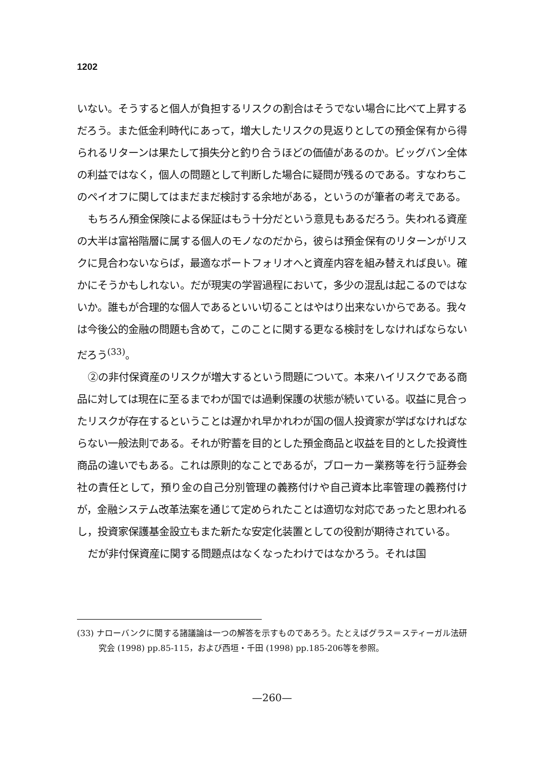1202
いない。そうすると個人が負担するリスクの割合はそうでない場合に比べて上昇するだろう。また低金利時代にあって，増大したリスクの見返りとしての預金保有から得られるリターンは果たして損失分と釣り合うほどの価値があるのか。ビッグバン全体の利益ではなく，個人の問題として判断した場合に疑問が残るのである。すなわちこのペイオフに関してはまだまだ検討する余地がある，というのが筆者の考えである。
もちろん預金保険による保証はもう十分だという意見もあるだろう。失われる資産の大半は富裕階層に属する個人のモノなのだから，彼らは預金保有のリターンがリスクに見合わないならば，最適なポートフォリオへと資産内容を組み替えれば良い。確かにそうかもしれない。だが現実の学習過程において，多少の混乱は起こるのではないか。誰もが合理的な個人であるといい切ることはやはり出来ないからである。我々は今後公的金融の問題も含めて，このことに関する更なる検討をしなければならないだろう<sup>(33)</sup>。
②の非付保資産のリスクが増大するという問題について。本来ハイリスクである商品に対しては現在に至るまでわが国では過剰保護の状態が続いている。収益に見合ったリスクが存在するということは遅かれ早かれわが国の個人投資家が学ばなければならない一般法則である。それが貯蓄を目的とした預金商品と収益を目的とした投資性商品の違いでもある。これは原則的なことであるが，ブローカー業務等を行う証券会社の責任として，預り金の自己分別管理の義務付けや自己資本比率管理の義務付けが，金融システム改革法案を通じて定められたことは適切な対応であったと思われるし，投資家保護基金設立もまた新たな安定化装置としての役割が期待されている。
だが非付保資産に関する問題点はなくなったわけではなかろう。それは国
(33) ナローバンクに関する諸議論は一つの解答を示すものであろう。たとえばグラス＝スティーガル法研究会 (1998) pp.85-115，および西垣・千田 (1998) pp.185-206等を参照。
—260—